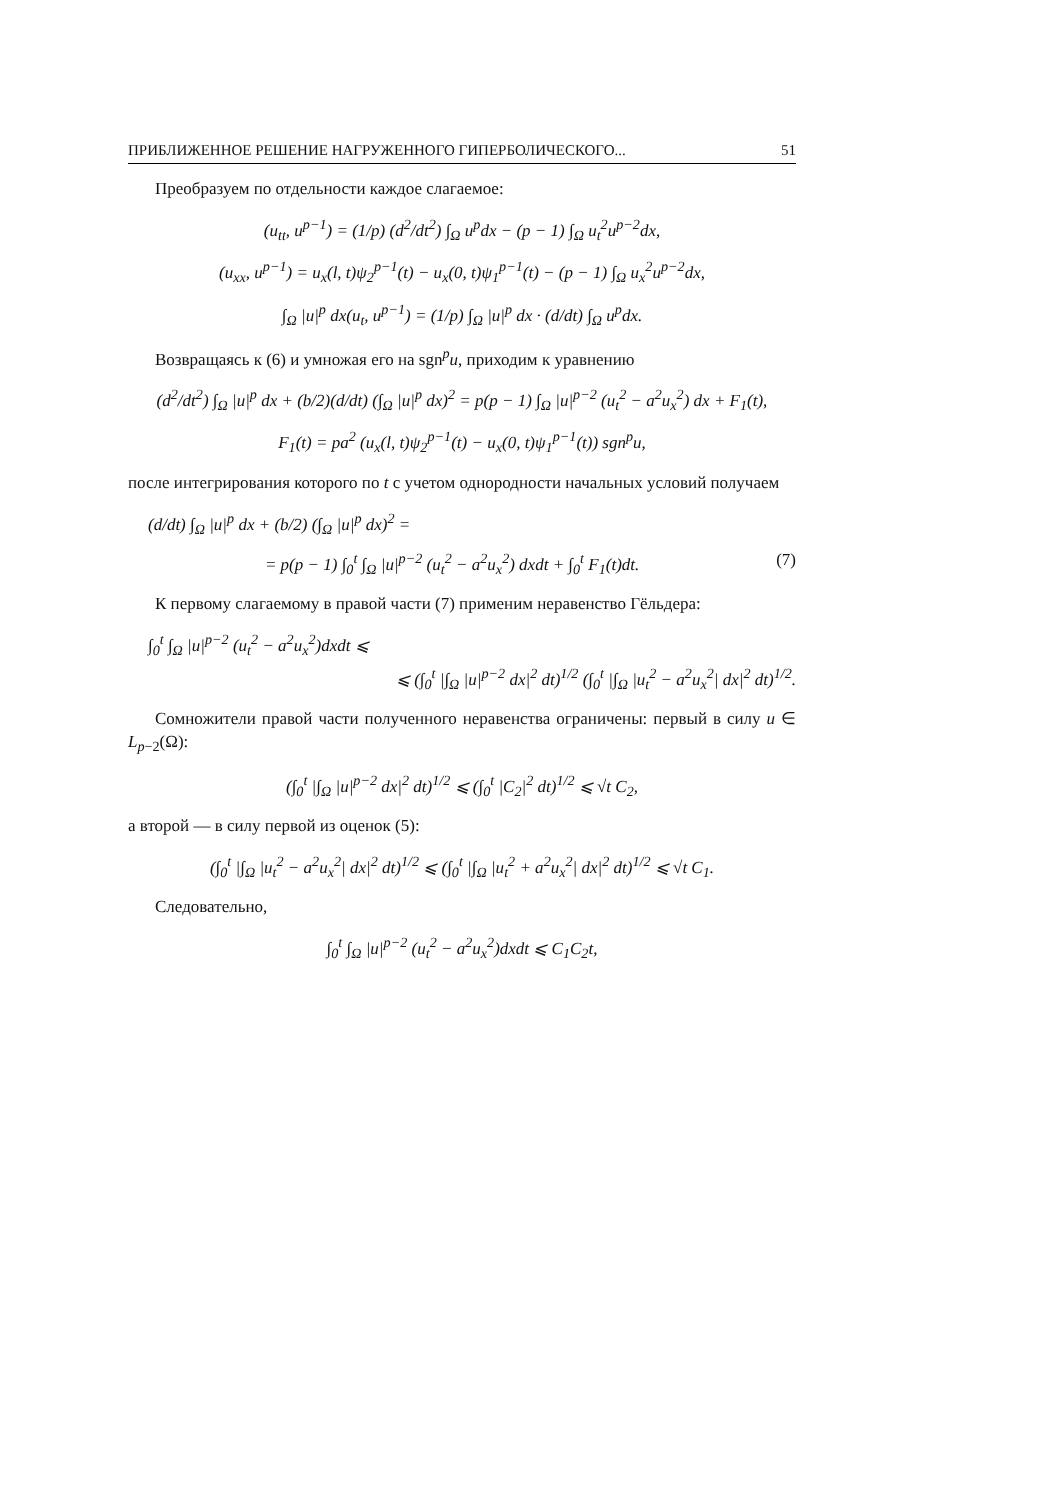ПРИБЛИЖЕННОЕ РЕШЕНИЕ НАГРУЖЕННОГО ГИПЕРБОЛИЧЕСКОГО... 51
Преобразуем по отдельности каждое слагаемое:
(u<sub>tt</sub>, u<sup>p−1</sup>) = (1/p) (d<sup>2</sup>/dt<sup>2</sup>) ∫<sub>Ω</sub> u<sup>p</sup>dx − (p − 1) ∫<sub>Ω</sub> u<sub>t</sub><sup>2</sup>u<sup>p−2</sup>dx,
(u<sub>xx</sub>, u<sup>p−1</sup>) = u<sub>x</sub>(l, t)ψ<sub>2</sub><sup>p−1</sup>(t) − u<sub>x</sub>(0, t)ψ<sub>1</sub><sup>p−1</sup>(t) − (p − 1) ∫<sub>Ω</sub> u<sub>x</sub><sup>2</sup>u<sup>p−2</sup>dx,
∫<sub>Ω</sub> |u|<sup>p</sup> dx(u<sub>t</sub>, u<sup>p−1</sup>) = (1/p) ∫<sub>Ω</sub> |u|<sup>p</sup> dx · (d/dt) ∫<sub>Ω</sub> u<sup>p</sup>dx.
Возвращаясь к (6) и умножая его на sgn<sup>p</sup>u, приходим к уравнению
(d<sup>2</sup>/dt<sup>2</sup>) ∫<sub>Ω</sub> |u|<sup>p</sup> dx + (b/2)(d/dt) (∫<sub>Ω</sub> |u|<sup>p</sup> dx)<sup>2</sup> = p(p − 1) ∫<sub>Ω</sub> |u|<sup>p−2</sup> (u<sub>t</sub><sup>2</sup> − a<sup>2</sup>u<sub>x</sub><sup>2</sup>) dx + F<sub>1</sub>(t),
F<sub>1</sub>(t) = pa<sup>2</sup> (u<sub>x</sub>(l, t)ψ<sub>2</sub><sup>p−1</sup>(t) − u<sub>x</sub>(0, t)ψ<sub>1</sub><sup>p−1</sup>(t)) sgn<sup>p</sup>u,
после интегрирования которого по t с учетом однородности начальных условий получаем
(d/dt) ∫<sub>Ω</sub> |u|<sup>p</sup> dx + (b/2) (∫<sub>Ω</sub> |u|<sup>p</sup> dx)<sup>2</sup> =
= p(p − 1) ∫<sub>0</sub><sup>t</sup> ∫<sub>Ω</sub> |u|<sup>p−2</sup> (u<sub>t</sub><sup>2</sup> − a<sup>2</sup>u<sub>x</sub><sup>2</sup>) dxdt + ∫<sub>0</sub><sup>t</sup> F<sub>1</sub>(t)dt. (7)
К первому слагаемому в правой части (7) применим неравенство Гёльдера:
∫<sub>0</sub><sup>t</sup> ∫<sub>Ω</sub> |u|<sup>p−2</sup> (u<sub>t</sub><sup>2</sup> − a<sup>2</sup>u<sub>x</sub><sup>2</sup>)dxdt ⩽
⩽ (∫<sub>0</sub><sup>t</sup> |∫<sub>Ω</sub> |u|<sup>p−2</sup> dx|<sup>2</sup> dt)<sup>1/2</sup> (∫<sub>0</sub><sup>t</sup> |∫<sub>Ω</sub> |u<sub>t</sub><sup>2</sup> − a<sup>2</sup>u<sub>x</sub><sup>2</sup>| dx|<sup>2</sup> dt)<sup>1/2</sup>.
Сомножители правой части полученного неравенства ограничены: первый в силу u ∈ L<sub>p−2</sub>(Ω):
(∫<sub>0</sub><sup>t</sup> |∫<sub>Ω</sub> |u|<sup>p−2</sup> dx|<sup>2</sup> dt)<sup>1/2</sup> ⩽ (∫<sub>0</sub><sup>t</sup> |C<sub>2</sub>|<sup>2</sup> dt)<sup>1/2</sup> ⩽ √t C<sub>2</sub>,
а второй — в силу первой из оценок (5):
(∫<sub>0</sub><sup>t</sup> |∫<sub>Ω</sub> |u<sub>t</sub><sup>2</sup> − a<sup>2</sup>u<sub>x</sub><sup>2</sup>| dx|<sup>2</sup> dt)<sup>1/2</sup> ⩽ (∫<sub>0</sub><sup>t</sup> |∫<sub>Ω</sub> |u<sub>t</sub><sup>2</sup> + a<sup>2</sup>u<sub>x</sub><sup>2</sup>| dx|<sup>2</sup> dt)<sup>1/2</sup> ⩽ √t C<sub>1</sub>.
Следовательно,
∫<sub>0</sub><sup>t</sup> ∫<sub>Ω</sub> |u|<sup>p−2</sup> (u<sub>t</sub><sup>2</sup> − a<sup>2</sup>u<sub>x</sub><sup>2</sup>)dxdt ⩽ C<sub>1</sub>C<sub>2</sub>t,